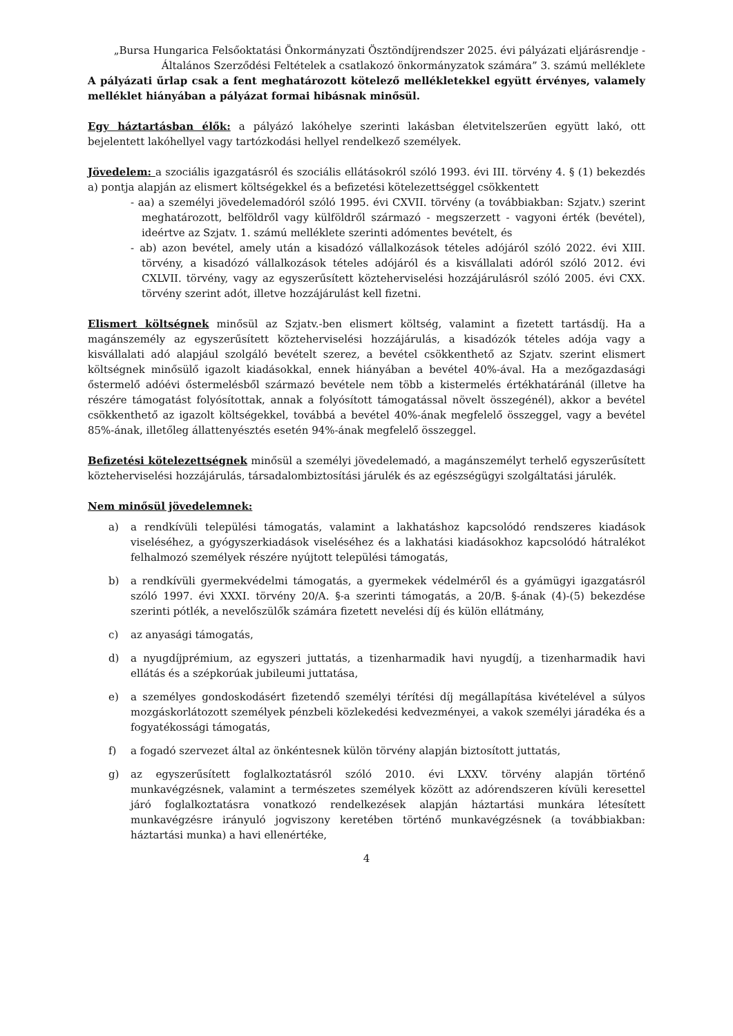„Bursa Hungarica Felsőoktatási Önkormányzati Ösztöndíjrendszer 2025. évi pályázati eljárásrendje - Általános Szerződési Feltételek a csatlakozó önkormányzatok számára” 3. számú melléklete
A pályázati űrlap csak a fent meghatározott kötelező mellékletekkel együtt érvényes, valamely melléklet hiányában a pályázat formai hibásnak minősül.
Egy háztartásban élők: a pályázó lakóhelye szerinti lakásban életvitelszerűen együtt lakó, ott bejelentett lakóhellyel vagy tartózkodási hellyel rendelkező személyek.
Jövedelem: a szociális igazgatásról és szociális ellátásokról szóló 1993. évi III. törvény 4. § (1) bekezdés a) pontja alapján az elismert költségekkel és a befizetési kötelezettséggel csökkentett
- aa) a személyi jövedelemadóról szóló 1995. évi CXVII. törvény (a továbbiakban: Szjatv.) szerint meghatározott, belföldről vagy külföldről származó - megszerzett - vagyoni érték (bevétel), ideértve az Szjatv. 1. számú melléklete szerinti adómentes bevételt, és
- ab) azon bevétel, amely után a kisadózó vállalkozások tételes adójáról szóló 2022. évi XIII. törvény, a kisadózó vállalkozások tételes adójáról és a kisvállalati adóról szóló 2012. évi CXLVII. törvény, vagy az egyszerűsített közteherviselési hozzájárulásról szóló 2005. évi CXX. törvény szerint adót, illetve hozzájárulást kell fizetni.
Elismert költségnek minősül az Szjatv.-ben elismert költség, valamint a fizetett tartásdíj. Ha a magánszemély az egyszerűsített közteherviselési hozzájárulás, a kisadózók tételes adója vagy a kisvállalati adó alapjául szolgáló bevételt szerez, a bevétel csökkenthető az Szjatv. szerint elismert költségnek minősülő igazolt kiadásokkal, ennek hiányában a bevétel 40%-ával. Ha a mezőgazdasági őstermelő adóévi őstermelésből származó bevétele nem több a kistermelés értékhatáránál (illetve ha részére támogatást folyósítottak, annak a folyósított támogatással növelt összegénél), akkor a bevétel csökkenthető az igazolt költségekkel, továbbá a bevétel 40%-ának megfelelő összeggel, vagy a bevétel 85%-ának, illetőleg állattenyésztés esetén 94%-ának megfelelő összeggel.
Befizetési kötelezettségnek minősül a személyi jövedelemadó, a magánszemélyt terhelő egyszerűsített közteherviselési hozzájárulás, társadalombiztosítási járulék és az egészségügyi szolgáltatási járulék.
Nem minősül jövedelemnek:
a) a rendkívüli települési támogatás, valamint a lakhatáshoz kapcsolódó rendszeres kiadások viseléséhez, a gyógyszerkiadások viseléséhez és a lakhatási kiadásokhoz kapcsolódó hátralékot felhalmozó személyek részére nyújtott települési támogatás,
b) a rendkívüli gyermekvédelmi támogatás, a gyermekek védelméről és a gyámügyi igazgatásról szóló 1997. évi XXXI. törvény 20/A. §-a szerinti támogatás, a 20/B. §-ának (4)-(5) bekezdése szerinti pótlék, a nevelőszülők számára fizetett nevelési díj és külön ellátmány,
c) az anyasági támogatás,
d) a nyugdíjprémium, az egyszeri juttatás, a tizenharmadik havi nyugdíj, a tizenharmadik havi ellátás és a szépkorúak jubileumi juttatása,
e) a személyes gondoskodásért fizetendő személyi térítési díj megállapítása kivételével a súlyos mozgáskorlátozott személyek pénzbeli közlekedési kedvezményei, a vakok személyi járadéka és a fogyatékossági támogatás,
f) a fogadó szervezet által az önkéntesnek külön törvény alapján biztosított juttatás,
g) az egyszerűsített foglalkoztatásról szóló 2010. évi LXXV. törvény alapján történő munkavégzésnek, valamint a természetes személyek között az adórendszeren kívüli keresettel járó foglalkoztatásra vonatkozó rendelkezések alapján háztartási munkára létesített munkavégzésre irányuló jogviszony keretében történő munkavégzésnek (a továbbiakban: háztartási munka) a havi ellenértéke,
4